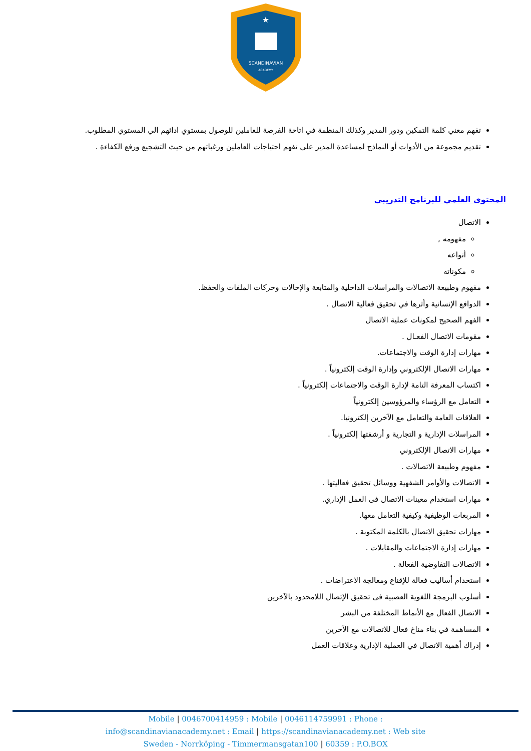SCANDINAVIAN
ACADEMY
★
تفهم معني كلمة التمكين ودور المدير وكذلك المنظمة في اتاحة الفرصة للعاملين للوصول بمستوي ادائهم الي المستوي المطلوب.
تقديم مجموعة من الأدوات أو النماذج لمساعدة المدير علي تفهم احتياجات العاملين ورغباتهم من حيث التشجيع ورفع الكفاءة .
المحتوى العلمي للبرنامج التدريبي
الاتصال
مفهومه ,
أنواعه
مكوناته
مفهوم وطبيعة الاتصالات والمراسلات الداخلية والمتابعة والإحالات وحركات الملفات والحفظ.
الدوافع الإنسانية وأثرها في تحقيق فعالية الاتصال .
الفهم الصحيح لمكونات عملية الاتصال
مقومات الاتصال الفعـال .
مهارات إدارة الوقت والاجتماعات.
مهارات الاتصال الإلكتروني وإدارة الوقت إلكترونياً .
اكتساب المعرفة التامة لإدارة الوقت والاجتماعات إلكترونياً .
التعامل مع الرؤساء والمرؤوسين إلكترونياً
العلاقات العامة والتعامل مع الآخرين إلكترونيا.
المراسلات الإدارية و التجارية و أرشفتها إلكترونياً .
مهارات الاتصال الإلكتروني
مفهوم وطبيعة الاتصالات .
الاتصالات والأوامر الشفهية ووسائل تحقيق فعاليتها .
مهارات استخدام معينات الاتصال فى العمل الإداري.
المربعات الوظيفية وكيفية التعامل معها.
مهارات تحقيق الاتصال بالكلمة المكتوبة .
مهارات إدارة الاجتماعات والمقابلات .
الاتصالات التفاوضية الفعالة .
استخدام أساليب فعالة للإقناع ومعالجة الاعتراضات .
أسلوب البرمجة اللغوية العصبية فى تحقيق الإتصال اللامحدود بالآخرين
الاتصال الفعال مع الأنماط المختلفة من البشر
المساهمة في بناء مناخ فعال للاتصالات مع الآخرين
إدراك أهمية الاتصال في العملية الإدارية وعلاقات العمل
Mobile | 0046700414959 : Mobile | 0046114759991 : Phone :
info@scandinavianacademy.net : Email | https://scandinavianacademy.net : Web site
Sweden - Norrköping - Timmermansgatan100 | 60359 : P.O.BOX